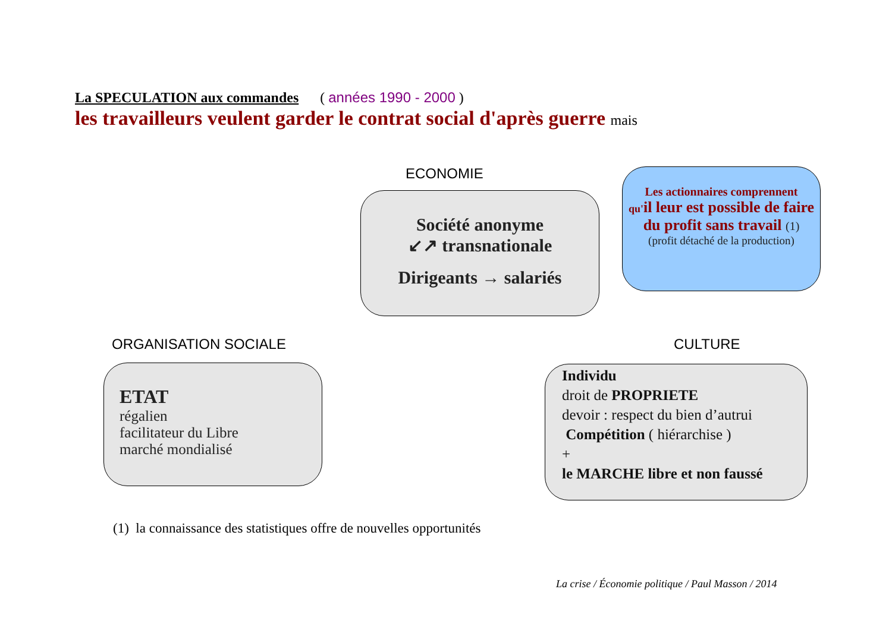La SPECULATION aux commandes ( années 1990 - 2000 )
les travailleurs veulent garder le contrat social d'après guerre mais
ECONOMIE
Société anonyme
↙↗ transnationale
Dirigeants → salariés
Les actionnaires comprennent
qu'il leur est possible de faire du profit sans travail (1)
(profit détaché de la production)
ORGANISATION SOCIALE CULTURE
ETAT
régalien
facilitateur du Libre
marché mondialisé
Individu
droit de PROPRIETE
devoir : respect du bien d’autrui
Compétition ( hiérarchise )
+
le MARCHE libre et non faussé
(1) la connaissance des statistiques offre de nouvelles opportunités
La crise / Économie politique / Paul Masson / 2014